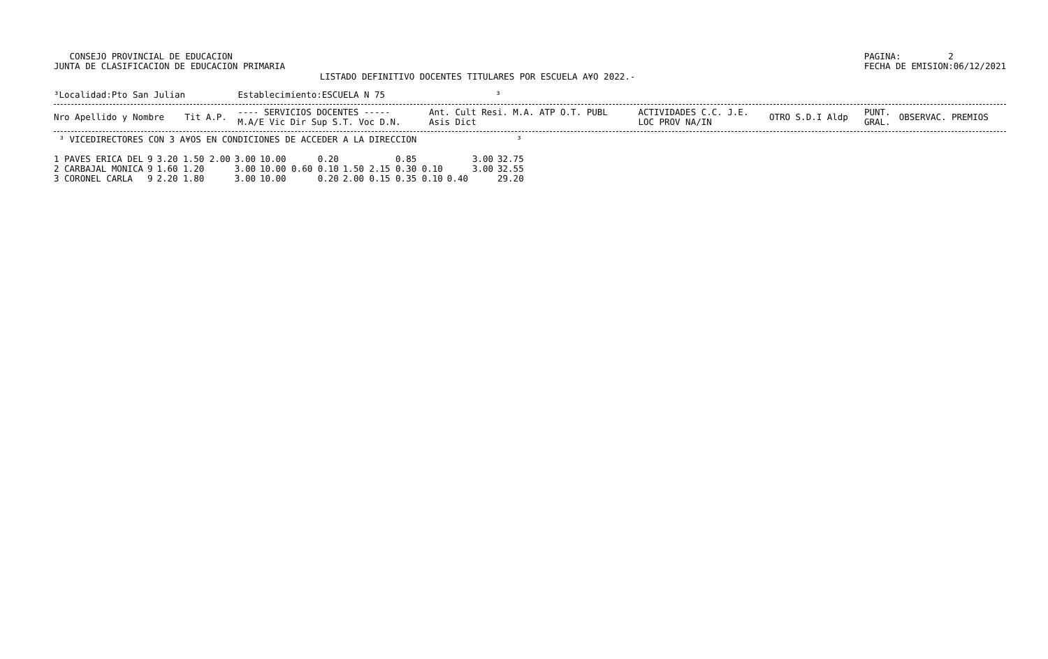CONSEJO PROVINCIAL DE EDUCACION JUNTA DE CLASIFICACION DE EDUCACION PRIMARIA PAGINA: 2 FECHA DE EMISION:06/12/2021
LISTADO DEFINITIVO DOCENTES TITULARES POR ESCUELA A¥O 2022.-
³Localidad:Pto San Julian          Establecimiento:ESCUELA N 75                     ³
| Nro Apellido y Nombre | Tit A.P. | ---- SERVICIOS DOCENTES ----- M.A/E Vic Dir Sup S.T. Voc D.N. | Ant. Cult Resi. M.A. ATP O.T. PUBL Asis Dict | ACTIVIDADES C.C. J.E. LOC PROV NA/IN | OTRO S.D.I Aldp | PUNT. GRAL. | OBSERVAC. PREMIOS |
| --- | --- | --- | --- | --- | --- | --- | --- |
 ³ VICEDIRECTORES CON 3 A¥OS EN CONDICIONES DE ACCEDER A LA DIRECCION                   ³
| 1 PAVES ERICA DEL | 9 | 3.20 1.50 2.00 | 3.00 | 10.00 0.20 | 0.85 | | 3.00 | 32.75 |
| 2 CARBAJAL MONICA | 9 | 1.60 1.20 | 3.00 | 10.00 0.60 0.10 | 1.50 2.15 0.30 0.10 | | 3.00 | 32.55 |
| 3 CORONEL CARLA | 9 | 2.20 1.80 | 3.00 | 10.00 0.20 | 2.00 0.15 0.35 0.10 | 0.40 | | 29.20 |